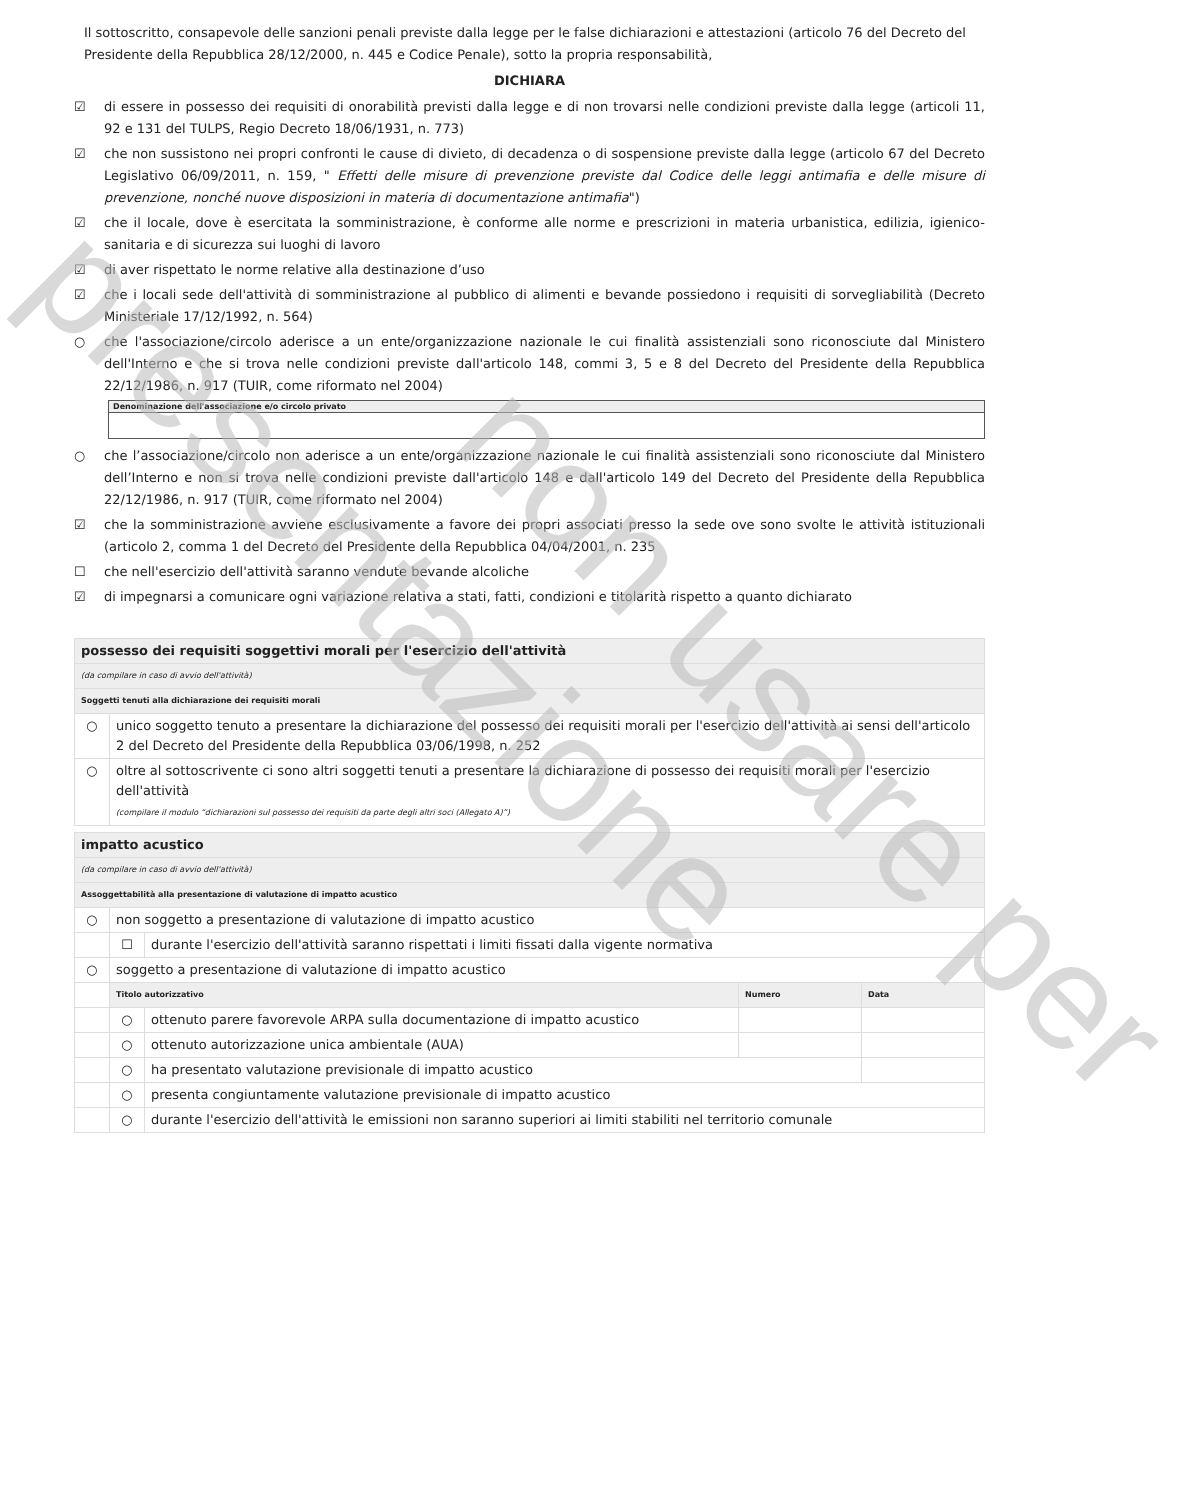presentazione
non usare per
Il sottoscritto, consapevole delle sanzioni penali previste dalla legge per le false dichiarazioni e attestazioni (articolo 76 del Decreto del Presidente della Repubblica 28/12/2000, n. 445 e Codice Penale), sotto la propria responsabilità,
DICHIARA
☑ di essere in possesso dei requisiti di onorabilità previsti dalla legge e di non trovarsi nelle condizioni previste dalla legge (articoli 11, 92 e 131 del TULPS, Regio Decreto 18/06/1931, n. 773)
☑ che non sussistono nei propri confronti le cause di divieto, di decadenza o di sospensione previste dalla legge (articolo 67 del Decreto Legislativo 06/09/2011, n. 159, " Effetti delle misure di prevenzione previste dal Codice delle leggi antimafia e delle misure di prevenzione, nonché nuove disposizioni in materia di documentazione antimafia")
☑ che il locale, dove è esercitata la somministrazione, è conforme alle norme e prescrizioni in materia urbanistica, edilizia, igienico-sanitaria e di sicurezza sui luoghi di lavoro
☑ di aver rispettato le norme relative alla destinazione d’uso
☑ che i locali sede dell'attività di somministrazione al pubblico di alimenti e bevande possiedono i requisiti di sorvegliabilità (Decreto Ministeriale 17/12/1992, n. 564)
○ che l'associazione/circolo aderisce a un ente/organizzazione nazionale le cui finalità assistenziali sono riconosciute dal Ministero dell'Interno e che si trova nelle condizioni previste dall'articolo 148, commi 3, 5 e 8 del Decreto del Presidente della Repubblica 22/12/1986, n. 917 (TUIR, come riformato nel 2004)
Denominazione dell'associazione e/o circolo privato
○ che l’associazione/circolo non aderisce a un ente/organizzazione nazionale le cui finalità assistenziali sono riconosciute dal Ministero dell’Interno e non si trova nelle condizioni previste dall'articolo 148 e dall'articolo 149 del Decreto del Presidente della Repubblica 22/12/1986, n. 917 (TUIR, come riformato nel 2004)
☑ che la somministrazione avviene esclusivamente a favore dei propri associati presso la sede ove sono svolte le attività istituzionali (articolo 2, comma 1 del Decreto del Presidente della Repubblica 04/04/2001, n. 235
☐ che nell'esercizio dell'attività saranno vendute bevande alcoliche
☑ di impegnarsi a comunicare ogni variazione relativa a stati, fatti, condizioni e titolarità rispetto a quanto dichiarato
| possesso dei requisiti soggettivi morali per l'esercizio dell'attività | |
| (da compilare in caso di avvio dell'attività) | |
| Soggetti tenuti alla dichiarazione dei requisiti morali | |
| ○ | unico soggetto tenuto a presentare la dichiarazione del possesso dei requisiti morali per l'esercizio dell'attività ai sensi dell'articolo 2 del Decreto del Presidente della Repubblica 03/06/1998, n. 252 |
| ○ | oltre al sottoscrivente ci sono altri soggetti tenuti a presentare la dichiarazione di possesso dei requisiti morali per l'esercizio dell'attività (compilare il modulo “dichiarazioni sul possesso dei requisiti da parte degli altri soci (Allegato A)”) |
| impatto acustico | | | | |
| (da compilare in caso di avvio dell'attività) | | | | |
| Assoggettabilità alla presentazione di valutazione di impatto acustico | | | | |
| ○ | non soggetto a presentazione di valutazione di impatto acustico | | | |
| | ☐ | durante l'esercizio dell'attività saranno rispettati i limiti fissati dalla vigente normativa | | |
| ○ | soggetto a presentazione di valutazione di impatto acustico | | | |
| | Titolo autorizzativo | | Numero | Data |
| | ○ | ottenuto parere favorevole ARPA sulla documentazione di impatto acustico | | |
| | ○ | ottenuto autorizzazione unica ambientale (AUA) | | |
| | ○ | ha presentato valutazione previsionale di impatto acustico | | |
| | ○ | presenta congiuntamente valutazione previsionale di impatto acustico | | |
| | ○ | durante l'esercizio dell'attività le emissioni non saranno superiori ai limiti stabiliti nel territorio comunale | | |